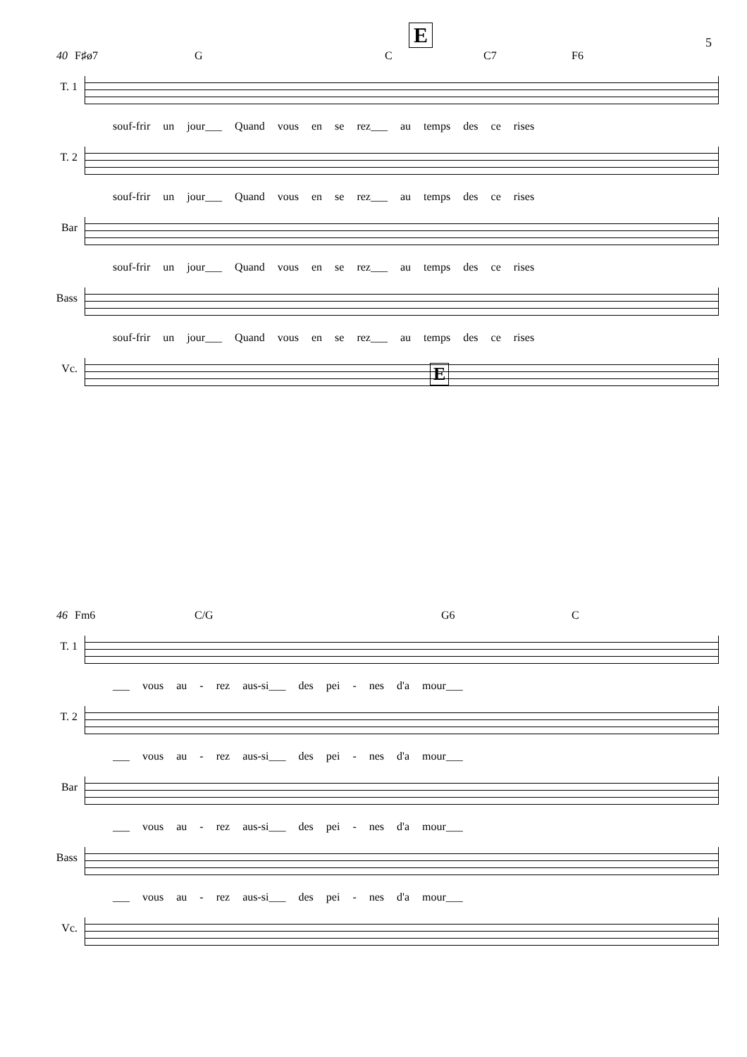E 5
40 F♯ø7 G C C7 F6
T. 1 souf-frir un jour___ Quand vous en se rez___ au temps des ce rises
T. 2 souf-frir un jour___ Quand vous en se rez___ au temps des ce rises
Bar souf-frir un jour___ Quand vous en se rez___ au temps des ce rises
Bass souf-frir un jour___ Quand vous en se rez___ au temps des ce rises
Vc.
E
46 Fm6 C/G G6 C
T. 1 ___ vous au - rez aus-si___ des pei - nes d'a mour___
T. 2 ___ vous au - rez aus-si___ des pei - nes d'a mour___
Bar ___ vous au - rez aus-si___ des pei - nes d'a mour___
Bass ___ vous au - rez aus-si___ des pei - nes d'a mour___
Vc.